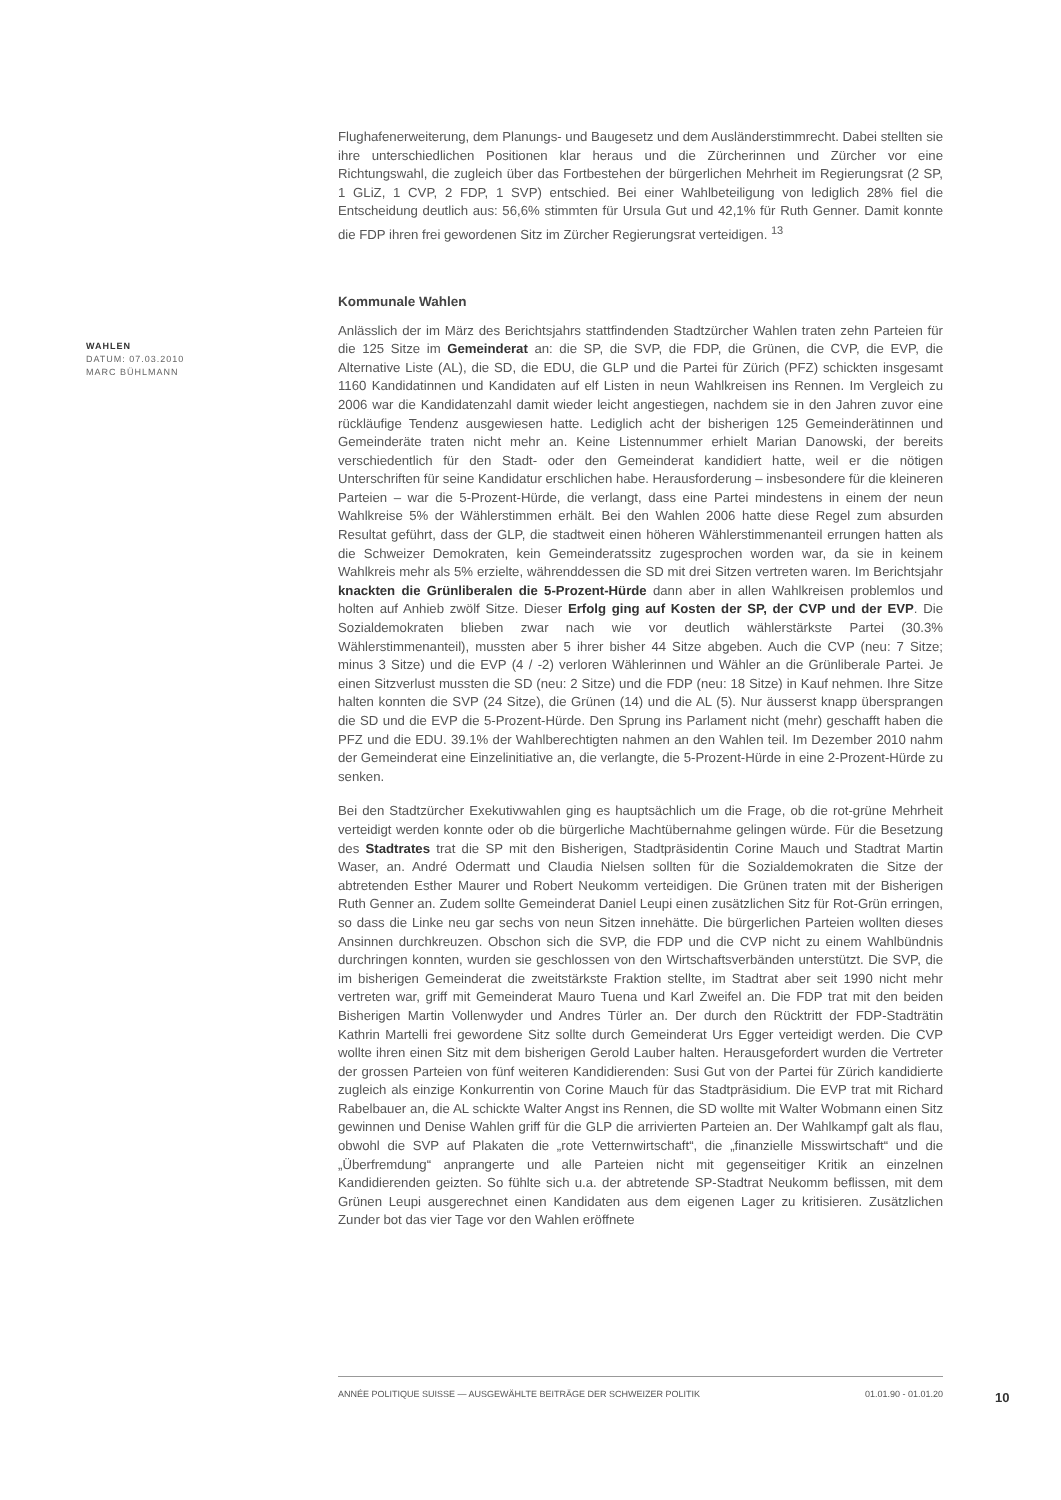Flughafenerweiterung, dem Planungs- und Baugesetz und dem Ausländerstimmrecht. Dabei stellten sie ihre unterschiedlichen Positionen klar heraus und die Zürcherinnen und Zürcher vor eine Richtungswahl, die zugleich über das Fortbestehen der bürgerlichen Mehrheit im Regierungsrat (2 SP, 1 GLiZ, 1 CVP, 2 FDP, 1 SVP) entschied. Bei einer Wahlbeteiligung von lediglich 28% fiel die Entscheidung deutlich aus: 56,6% stimmten für Ursula Gut und 42,1% für Ruth Genner. Damit konnte die FDP ihren frei gewordenen Sitz im Zürcher Regierungsrat verteidigen. <sup>13</sup>
Kommunale Wahlen
Anlässlich der im März des Berichtsjahrs stattfindenden Stadtzürcher Wahlen traten zehn Parteien für die 125 Sitze im Gemeinderat an: die SP, die SVP, die FDP, die Grünen, die CVP, die EVP, die Alternative Liste (AL), die SD, die EDU, die GLP und die Partei für Zürich (PFZ) schickten insgesamt 1160 Kandidatinnen und Kandidaten auf elf Listen in neun Wahlkreisen ins Rennen. Im Vergleich zu 2006 war die Kandidatenzahl damit wieder leicht angestiegen, nachdem sie in den Jahren zuvor eine rückläufige Tendenz ausgewiesen hatte. Lediglich acht der bisherigen 125 Gemeinderätinnen und Gemeinderäte traten nicht mehr an. Keine Listennummer erhielt Marian Danowski, der bereits verschiedentlich für den Stadt- oder den Gemeinderat kandidiert hatte, weil er die nötigen Unterschriften für seine Kandidatur erschlichen habe. Herausforderung – insbesondere für die kleineren Parteien – war die 5-Prozent-Hürde, die verlangt, dass eine Partei mindestens in einem der neun Wahlkreise 5% der Wählerstimmen erhält. Bei den Wahlen 2006 hatte diese Regel zum absurden Resultat geführt, dass der GLP, die stadtweit einen höheren Wählerstimmenanteil errungen hatten als die Schweizer Demokraten, kein Gemeinderatssitz zugesprochen worden war, da sie in keinem Wahlkreis mehr als 5% erzielte, währenddessen die SD mit drei Sitzen vertreten waren. Im Berichtsjahr knackten die Grünliberalen die 5-Prozent-Hürde dann aber in allen Wahlkreisen problemlos und holten auf Anhieb zwölf Sitze. Dieser Erfolg ging auf Kosten der SP, der CVP und der EVP. Die Sozialdemokraten blieben zwar nach wie vor deutlich wählerstärkste Partei (30.3% Wählerstimmenanteil), mussten aber 5 ihrer bisher 44 Sitze abgeben. Auch die CVP (neu: 7 Sitze; minus 3 Sitze) und die EVP (4 / -2) verloren Wählerinnen und Wähler an die Grünliberale Partei. Je einen Sitzverlust mussten die SD (neu: 2 Sitze) und die FDP (neu: 18 Sitze) in Kauf nehmen. Ihre Sitze halten konnten die SVP (24 Sitze), die Grünen (14) und die AL (5). Nur äusserst knapp übersprangen die SD und die EVP die 5-Prozent-Hürde. Den Sprung ins Parlament nicht (mehr) geschafft haben die PFZ und die EDU. 39.1% der Wahlberechtigten nahmen an den Wahlen teil. Im Dezember 2010 nahm der Gemeinderat eine Einzelinitiative an, die verlangte, die 5-Prozent-Hürde in eine 2-Prozent-Hürde zu senken.
Bei den Stadtzürcher Exekutivwahlen ging es hauptsächlich um die Frage, ob die rot-grüne Mehrheit verteidigt werden konnte oder ob die bürgerliche Machtübernahme gelingen würde. Für die Besetzung des Stadtrates trat die SP mit den Bisherigen, Stadtpräsidentin Corine Mauch und Stadtrat Martin Waser, an. André Odermatt und Claudia Nielsen sollten für die Sozialdemokraten die Sitze der abtretenden Esther Maurer und Robert Neukomm verteidigen. Die Grünen traten mit der Bisherigen Ruth Genner an. Zudem sollte Gemeinderat Daniel Leupi einen zusätzlichen Sitz für Rot-Grün erringen, so dass die Linke neu gar sechs von neun Sitzen innehätte. Die bürgerlichen Parteien wollten dieses Ansinnen durchkreuzen. Obschon sich die SVP, die FDP und die CVP nicht zu einem Wahlbündnis durchringen konnten, wurden sie geschlossen von den Wirtschaftsverbänden unterstützt. Die SVP, die im bisherigen Gemeinderat die zweitstärkste Fraktion stellte, im Stadtrat aber seit 1990 nicht mehr vertreten war, griff mit Gemeinderat Mauro Tuena und Karl Zweifel an. Die FDP trat mit den beiden Bisherigen Martin Vollenwyder und Andres Türler an. Der durch den Rücktritt der FDP-Stadträtin Kathrin Martelli frei gewordene Sitz sollte durch Gemeinderat Urs Egger verteidigt werden. Die CVP wollte ihren einen Sitz mit dem bisherigen Gerold Lauber halten. Herausgefordert wurden die Vertreter der grossen Parteien von fünf weiteren Kandidierenden: Susi Gut von der Partei für Zürich kandidierte zugleich als einzige Konkurrentin von Corine Mauch für das Stadtpräsidium. Die EVP trat mit Richard Rabelbauer an, die AL schickte Walter Angst ins Rennen, die SD wollte mit Walter Wobmann einen Sitz gewinnen und Denise Wahlen griff für die GLP die arrivierten Parteien an. Der Wahlkampf galt als flau, obwohl die SVP auf Plakaten die „rote Vetternwirtschaft“, die „finanzielle Misswirtschaft“ und die „Überfremdung“ anprangerte und alle Parteien nicht mit gegenseitiger Kritik an einzelnen Kandidierenden geizten. So fühlte sich u.a. der abtretende SP-Stadtrat Neukomm beflissen, mit dem Grünen Leupi ausgerechnet einen Kandidaten aus dem eigenen Lager zu kritisieren. Zusätzlichen Zunder bot das vier Tage vor den Wahlen eröffnete
WAHLEN
DATUM: 07.03.2010
MARC BÜHLMANN
ANNÉE POLITIQUE SUISSE — AUSGEWÄHLTE BEITRÄGE DER SCHWEIZER POLITIK 01.01.90 - 01.01.20
10